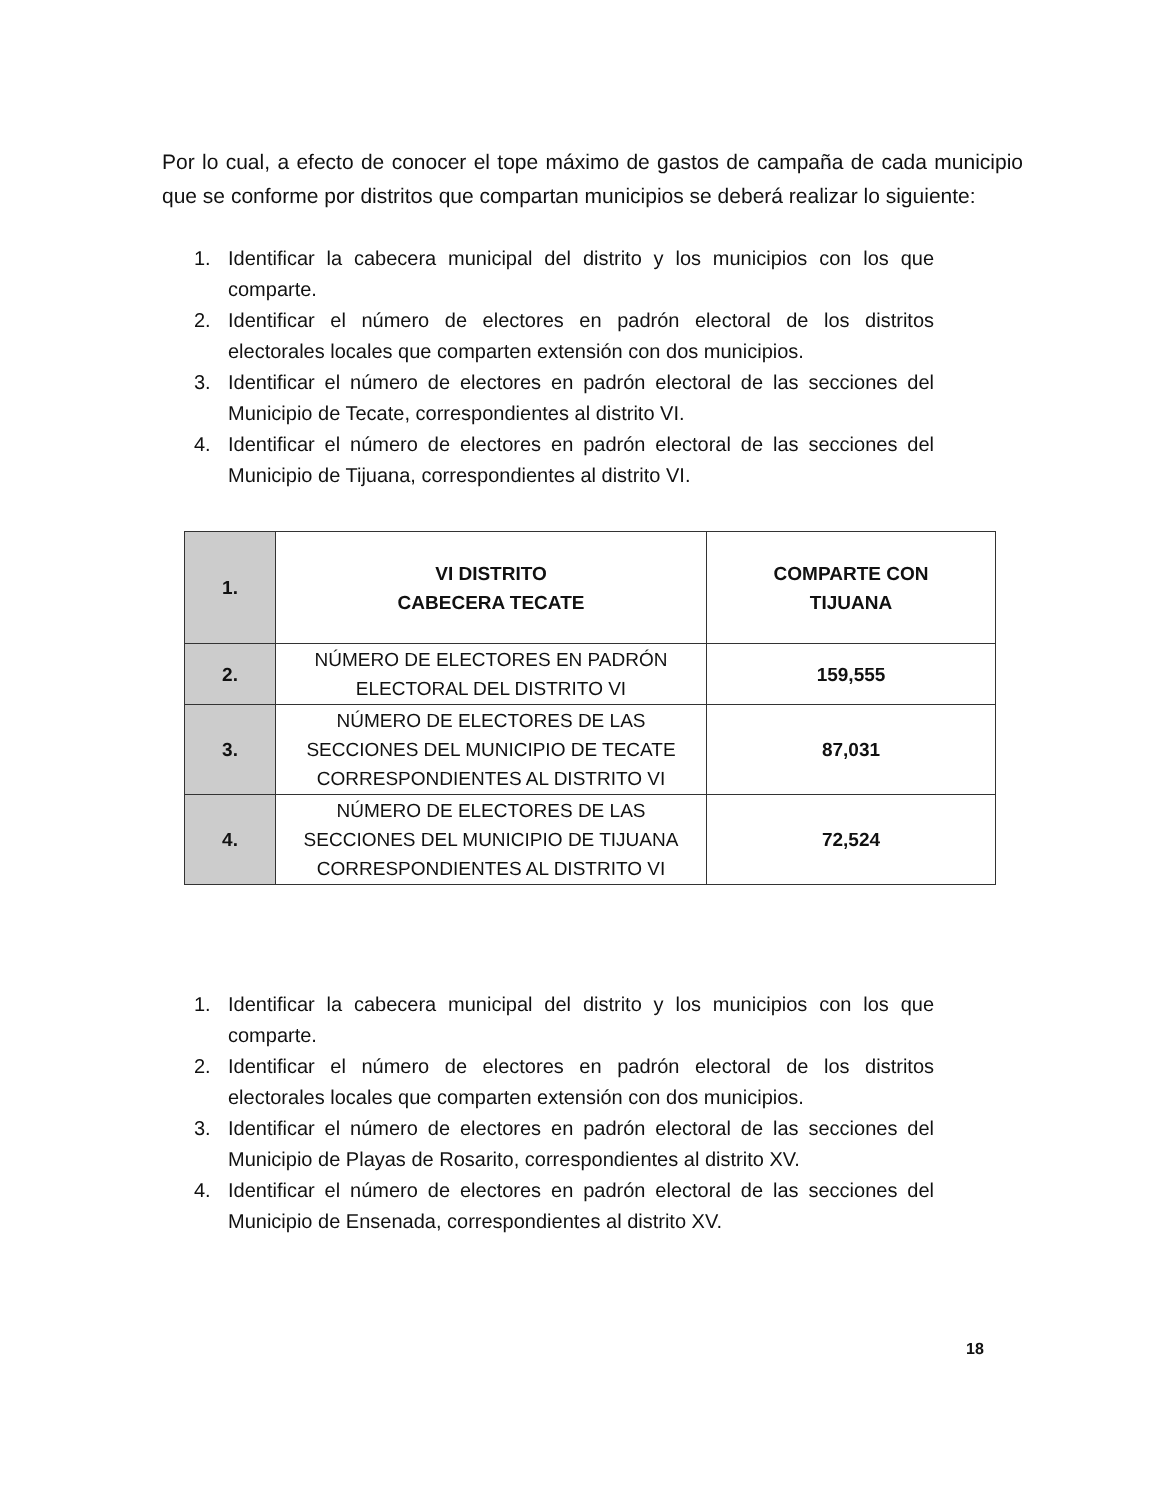Por lo cual, a efecto de conocer el tope máximo de gastos de campaña de cada municipio que se conforme por distritos que compartan municipios se deberá realizar lo siguiente:
1. Identificar la cabecera municipal del distrito y los municipios con los que comparte.
2. Identificar el número de electores en padrón electoral de los distritos electorales locales que comparten extensión con dos municipios.
3. Identificar el número de electores en padrón electoral de las secciones del Municipio de Tecate, correspondientes al distrito VI.
4. Identificar el número de electores en padrón electoral de las secciones del Municipio de Tijuana, correspondientes al distrito VI.
| 1. | VI DISTRITO CABECERA TECATE | COMPARTE CON TIJUANA |
| 2. | NÚMERO DE ELECTORES EN PADRÓN ELECTORAL DEL DISTRITO VI | 159,555 |
| 3. | NÚMERO DE ELECTORES DE LAS SECCIONES DEL MUNICIPIO DE TECATE CORRESPONDIENTES AL DISTRITO VI | 87,031 |
| 4. | NÚMERO DE ELECTORES DE LAS SECCIONES DEL MUNICIPIO DE TIJUANA CORRESPONDIENTES AL DISTRITO VI | 72,524 |
1. Identificar la cabecera municipal del distrito y los municipios con los que comparte.
2. Identificar el número de electores en padrón electoral de los distritos electorales locales que comparten extensión con dos municipios.
3. Identificar el número de electores en padrón electoral de las secciones del Municipio de Playas de Rosarito, correspondientes al distrito XV.
4. Identificar el número de electores en padrón electoral de las secciones del Municipio de Ensenada, correspondientes al distrito XV.
18